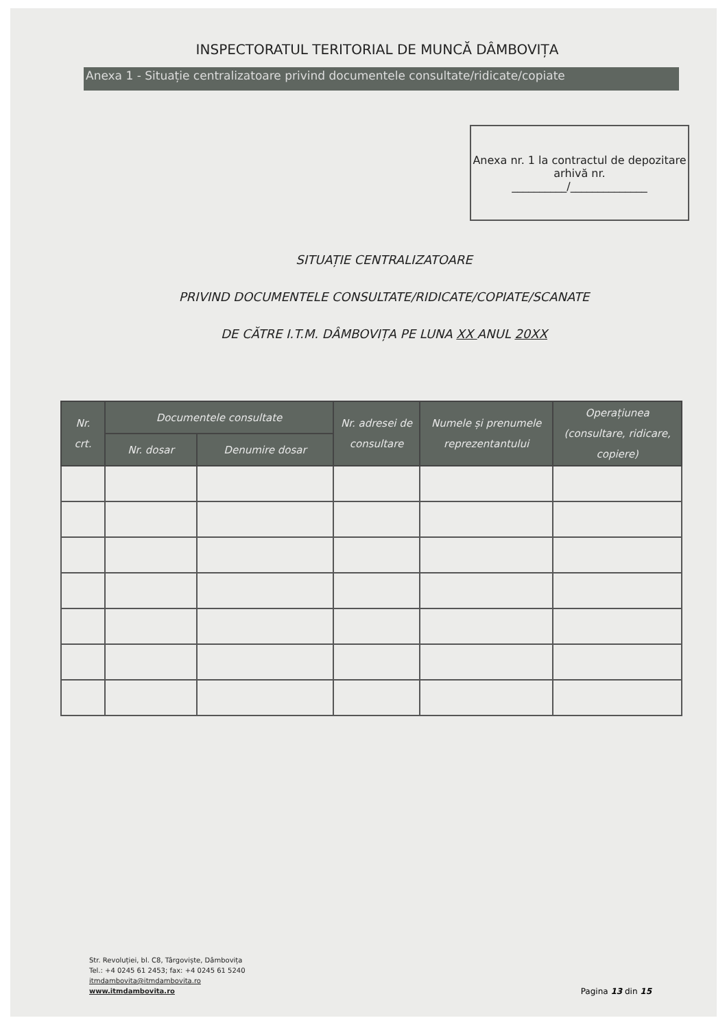INSPECTORATUL TERITORIAL DE MUNCĂ DÂMBOVIȚA
Anexa 1 - Situație centralizatoare privind documentele consultate/ridicate/copiate
Anexa nr. 1 la contractul de depozitare arhivă nr.
__________/______________
SITUAȚIE CENTRALIZATOARE
PRIVIND DOCUMENTELE CONSULTATE/RIDICATE/COPIATE/SCANATE
DE CĂTRE I.T.M. DÂMBOVIȚA PE LUNA XX ANUL 20XX
| Nr. crt. | Documentele consultate | | Nr. adresei de consultare | Numele și prenumele reprezentantului | Operațiunea (consultare, ridicare, copiere) |
| --- | --- | --- | --- | --- | --- |
| | Nr. dosar | Denumire dosar | | | |
Str. Revoluției, bl. C8, Târgoviște, Dâmbovița
Tel.: +4 0245 61 2453; fax: +4 0245 61 5240
itmdambovita@itmdambovita.ro
www.itmdambovita.ro
Pagina 13 din 15